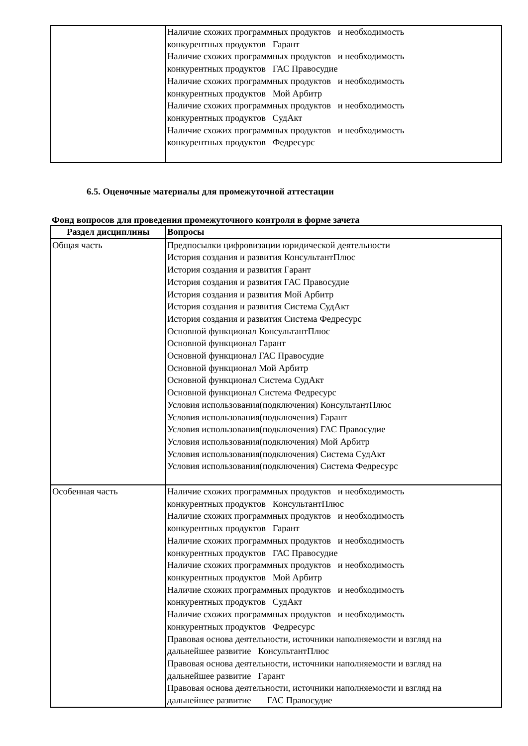| | Наличие схожих программных продуктов и необходимость конкурентных продуктов Гарант Наличие схожих программных продуктов и необходимость конкурентных продуктов ГАС Правосудие Наличие схожих программных продуктов и необходимость конкурентных продуктов Мой Арбитр Наличие схожих программных продуктов и необходимость конкурентных продуктов СудАкт Наличие схожих программных продуктов и необходимость конкурентных продуктов Федресурс |
6.5. Оценочные материалы для промежуточной аттестации
Фонд вопросов для проведения промежуточного контроля в форме зачета
| Раздел дисциплины | Вопросы |
| --- | --- |
| Общая часть | Предпосылки цифровизации юридической деятельности История создания и развития КонсультантПлюс История создания и развития Гарант История создания и развития ГАС Правосудие История создания и развития Мой Арбитр История создания и развития Система СудАкт История создания и развития Система Федресурс Основной функционал КонсультантПлюс Основной функционал Гарант Основной функционал ГАС Правосудие Основной функционал Мой Арбитр Основной функционал Система СудАкт Основной функционал Система Федресурс Условия использования(подключения) КонсультантПлюс Условия использования(подключения) Гарант Условия использования(подключения) ГАС Правосудие Условия использования(подключения) Мой Арбитр Условия использования(подключения) Система СудАкт Условия использования(подключения) Система Федресурс |
| Особенная часть | Наличие схожих программных продуктов и необходимость конкурентных продуктов КонсультантПлюс Наличие схожих программных продуктов и необходимость конкурентных продуктов Гарант Наличие схожих программных продуктов и необходимость конкурентных продуктов ГАС Правосудие Наличие схожих программных продуктов и необходимость конкурентных продуктов Мой Арбитр Наличие схожих программных продуктов и необходимость конкурентных продуктов СудАкт Наличие схожих программных продуктов и необходимость конкурентных продуктов Федресурс Правовая основа деятельности, источники наполняемости и взгляд на дальнейшее развитие КонсультантПлюс Правовая основа деятельности, источники наполняемости и взгляд на дальнейшее развитие Гарант Правовая основа деятельности, источники наполняемости и взгляд на дальнейшее развитие ГАС Правосудие |